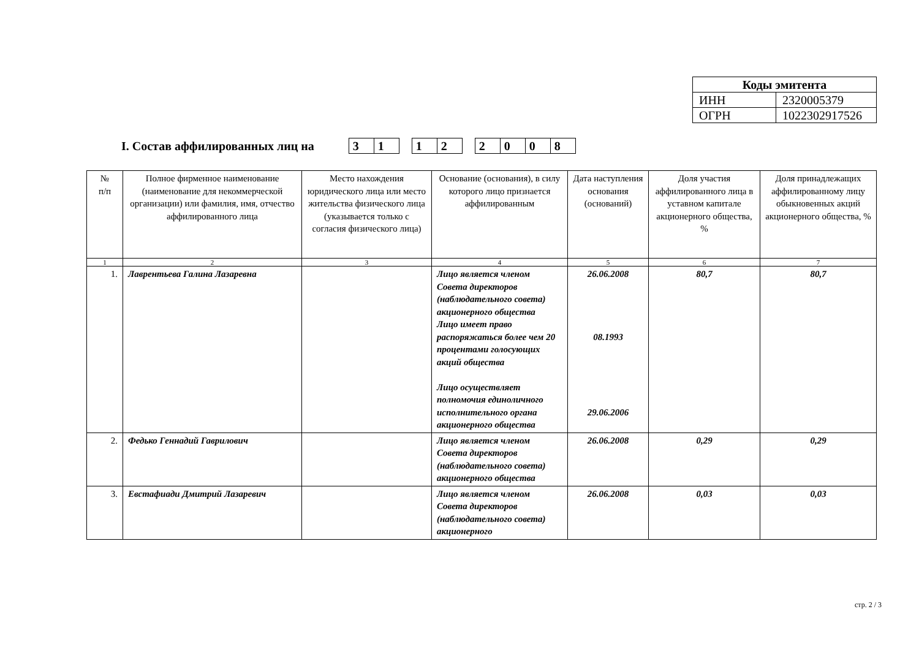| Коды эмитента | |
| ИНН | 2320005379 |
| ОГРН | 1022302917526 |
I. Состав аффилированных лиц на
| 3 | 1 |
| 1 | 2 |
| 2 | 0 | 0 | 8 |
| № п/п | Полное фирменное наименование (наименование для некоммерческой организации) или фамилия, имя, отчество аффилированного лица | Место нахождения юридического лица или место жительства физического лица (указывается только с согласия физического лица) | Основание (основания), в силу которого лицо признается аффилированным | Дата наступления основания (оснований) | Доля участия аффилированного лица в уставном капитале акционерного общества, % | Доля принадлежащих аффилированному лицу обыкновенных акций акционерного общества, % |
| --- | --- | --- | --- | --- | --- | --- |
| 1 | 2 | 3 | 4 | 5 | 6 | 7 |
| 1. | Лаврентьева Галина Лазаревна | | Лицо является членом Совета директоров (наблюдательного совета) акционерного общества Лицо имеет право распоряжаться более чем 20 процентами голосующих акций общества Лицо осуществляет полномочия единоличного исполнительного органа акционерного общества | 26.06.2008 08.1993 29.06.2006 | 80,7 | 80,7 |
| 2. | Федько Геннадий Гаврилович | | Лицо является членом Совета директоров (наблюдательного совета) акционерного общества | 26.06.2008 | 0,29 | 0,29 |
| 3. | Евстафиади Дмитрий Лазаревич | | Лицо является членом Совета директоров (наблюдательного совета) акционерного | 26.06.2008 | 0,03 | 0,03 |
стр. 2 / 3